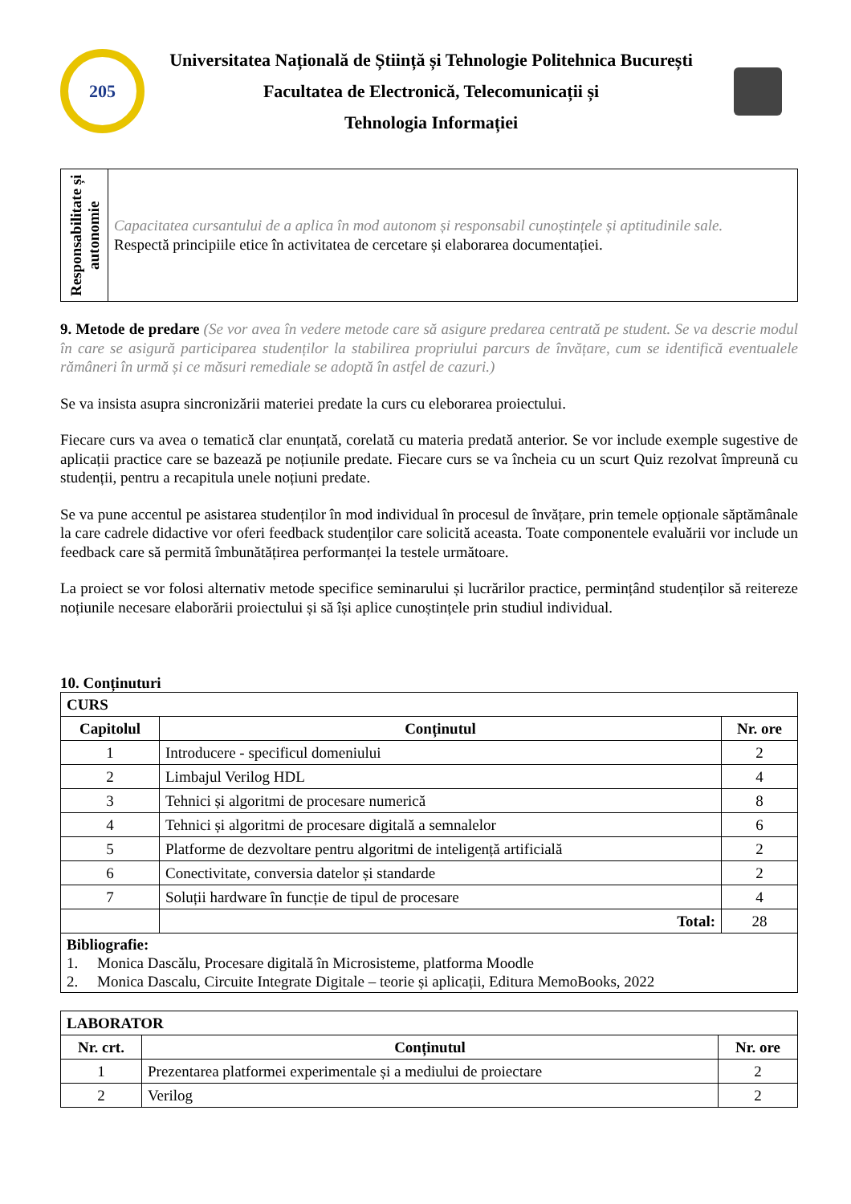205
Universitatea Națională de Știință și Tehnologie Politehnica București
Facultatea de Electronică, Telecomunicații și
Tehnologia Informației
| Responsabilitate și autonomie | Capacitatea cursantului de a aplica în mod autonom și responsabil cunoștințele și aptitudinile sale. Respectă principiile etice în activitatea de cercetare și elaborarea documentației. |
9. Metode de predare (Se vor avea în vedere metode care să asigure predarea centrată pe student. Se va descrie modul în care se asigură participarea studenților la stabilirea propriului parcurs de învățare, cum se identifică eventualele rămâneri în urmă și ce măsuri remediale se adoptă în astfel de cazuri.)
Se va insista asupra sincronizării materiei predate la curs cu eleborarea proiectului.
Fiecare curs va avea o tematică clar enunțată, corelată cu materia predată anterior. Se vor include exemple sugestive de aplicații practice care se bazează pe noțiunile predate. Fiecare curs se va încheia cu un scurt Quiz rezolvat împreună cu studenții, pentru a recapitula unele noțiuni predate.
Se va pune accentul pe asistarea studenților în mod individual în procesul de învățare, prin temele opționale săptămânale la care cadrele didactive vor oferi feedback studenților care solicită aceasta. Toate componentele evaluării vor include un feedback care să permită îmbunătățirea performanței la testele următoare.
La proiect se vor folosi alternativ metode specifice seminarului și lucrărilor practice, permințând studenților să reitereze noțiunile necesare elaborării proiectului și să își aplice cunoștințele prin studiul individual.
10. Conținuturi
| CURS | | |
| Capitolul | Conținutul | Nr. ore |
| 1 | Introducere - specificul domeniului | 2 |
| 2 | Limbajul Verilog HDL | 4 |
| 3 | Tehnici și algoritmi de procesare numerică | 8 |
| 4 | Tehnici și algoritmi de procesare digitală a semnalelor | 6 |
| 5 | Platforme de dezvoltare pentru algoritmi de inteligență artificială | 2 |
| 6 | Conectivitate, conversia datelor și standarde | 2 |
| 7 | Soluții hardware în funcție de tipul de procesare | 4 |
| | Total: | 28 |
| Bibliografie: 1. Monica Dascălu, Procesare digitală în Microsisteme, platforma Moodle 2. Monica Dascalu, Circuite Integrate Digitale – teorie și aplicații, Editura MemoBooks, 2022 | | |
| LABORATOR | | |
| Nr. crt. | Conținutul | Nr. ore |
| 1 | Prezentarea platformei experimentale și a mediului de proiectare | 2 |
| 2 | Verilog | 2 |